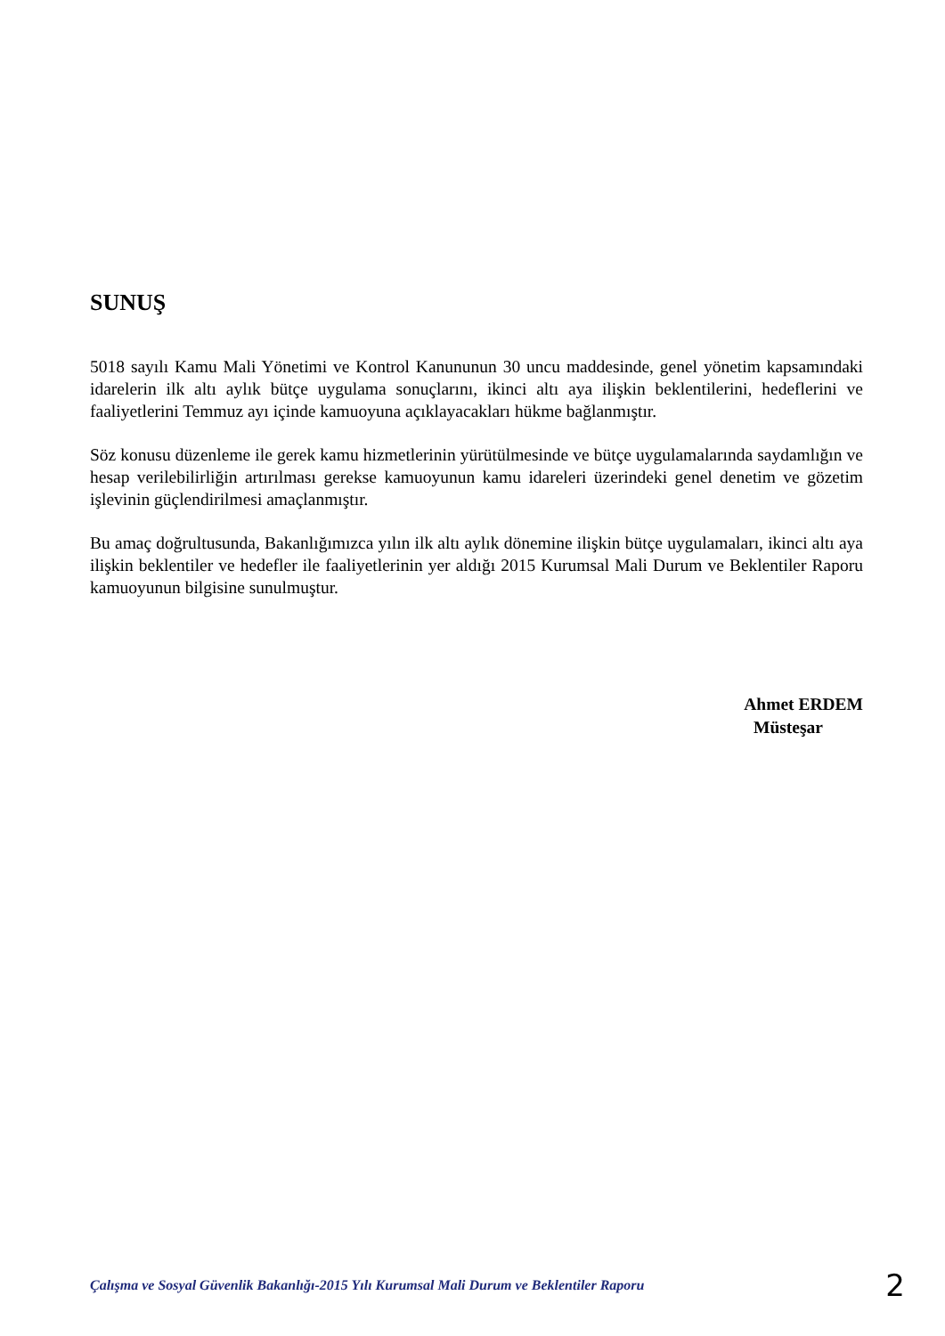SUNUŞ
5018 sayılı Kamu Mali Yönetimi ve Kontrol Kanununun 30 uncu maddesinde, genel yönetim kapsamındaki idarelerin ilk altı aylık bütçe uygulama sonuçlarını, ikinci altı aya ilişkin beklentilerini, hedeflerini ve faaliyetlerini Temmuz ayı içinde kamuoyuna açıklayacakları hükme bağlanmıştır.
Söz konusu düzenleme ile gerek kamu hizmetlerinin yürütülmesinde ve bütçe uygulamalarında saydamlığın ve hesap verilebilirliğin artırılması gerekse kamuoyunun kamu idareleri üzerindeki genel denetim ve gözetim işlevinin güçlendirilmesi amaçlanmıştır.
Bu amaç doğrultusunda, Bakanlığımızca yılın ilk altı aylık dönemine ilişkin bütçe uygulamaları, ikinci altı aya ilişkin beklentiler ve hedefler ile faaliyetlerinin yer aldığı 2015 Kurumsal Mali Durum ve Beklentiler Raporu kamuoyunun bilgisine sunulmuştur.
Ahmet ERDEM
Müsteşar
Çalışma ve Sosyal Güvenlik Bakanlığı-2015 Yılı Kurumsal Mali Durum ve Beklentiler Raporu 2